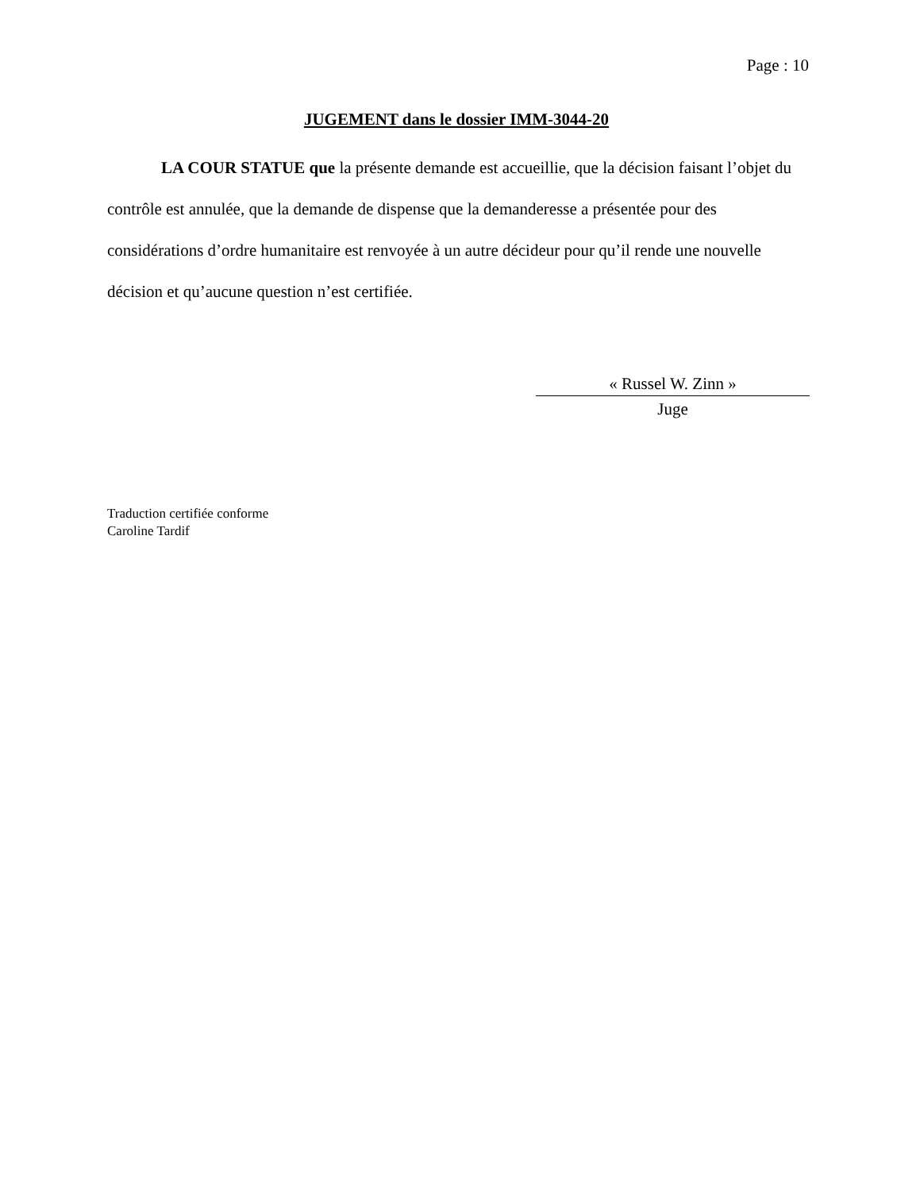Page : 10
JUGEMENT dans le dossier IMM-3044-20
LA COUR STATUE que la présente demande est accueillie, que la décision faisant l’objet du contrôle est annulée, que la demande de dispense que la demanderesse a présentée pour des considérations d’ordre humanitaire est renvoyée à un autre décideur pour qu’il rende une nouvelle décision et qu’aucune question n’est certifiée.
« Russel W. Zinn »
Juge
Traduction certifiée conforme
Caroline Tardif